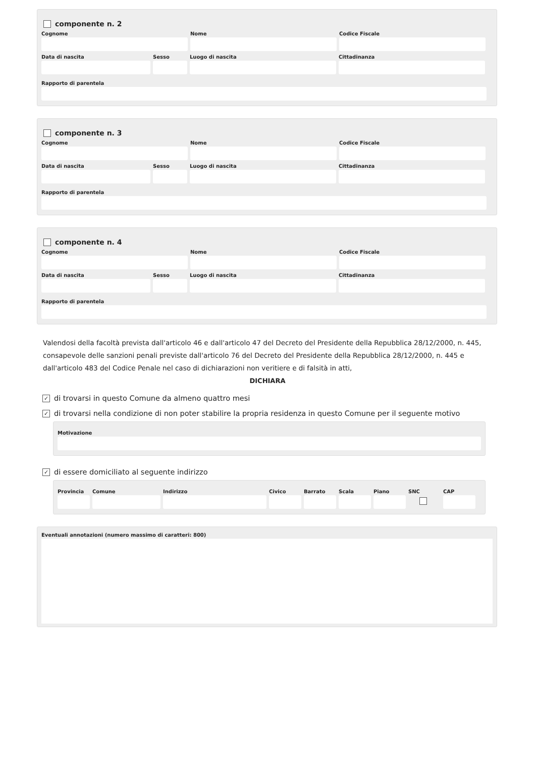componente n. 2
Cognome Nome Codice Fiscale
Data di nascita Sesso Luogo di nascita Cittadinanza
Rapporto di parentela
componente n. 3
Cognome Nome Codice Fiscale
Data di nascita Sesso Luogo di nascita Cittadinanza
Rapporto di parentela
componente n. 4
Cognome Nome Codice Fiscale
Data di nascita Sesso Luogo di nascita Cittadinanza
Rapporto di parentela
Valendosi della facoltà prevista dall'articolo 46 e dall'articolo 47 del Decreto del Presidente della Repubblica 28/12/2000, n. 445, consapevole delle sanzioni penali previste dall'articolo 76 del Decreto del Presidente della Repubblica 28/12/2000, n. 445 e dall'articolo 483 del Codice Penale nel caso di dichiarazioni non veritiere e di falsità in atti,
DICHIARA
✓ di trovarsi in questo Comune da almeno quattro mesi
✓ di trovarsi nella condizione di non poter stabilire la propria residenza in questo Comune per il seguente motivo
Motivazione
✓ di essere domiciliato al seguente indirizzo
Provincia
Comune Indirizzo Civico Barrato
Scala Piano SNC CAP
Eventuali annotazioni (numero massimo di caratteri: 800)